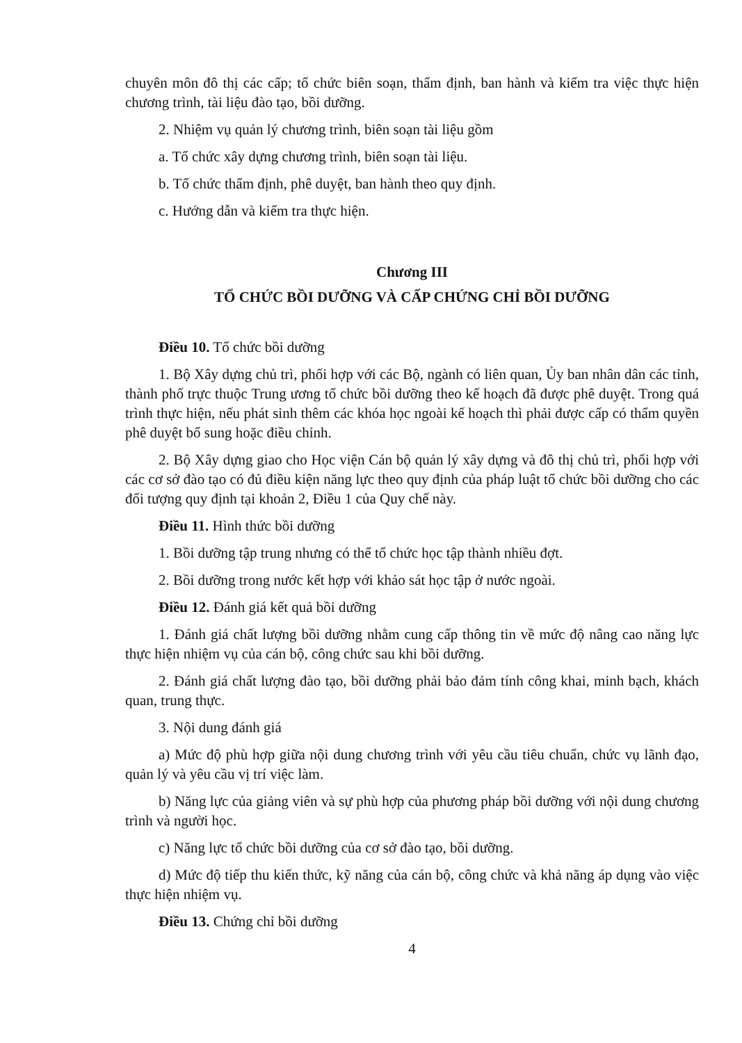chuyên môn đô thị các cấp; tổ chức biên soạn, thẩm định, ban hành và kiểm tra việc thực hiện chương trình, tài liệu đào tạo, bồi dưỡng.
2. Nhiệm vụ quản lý chương trình, biên soạn tài liệu gồm
a. Tổ chức xây dựng chương trình, biên soạn tài liệu.
b. Tổ chức thẩm định, phê duyệt, ban hành theo quy định.
c. Hướng dẫn và kiểm tra thực hiện.
Chương III
TỔ CHỨC BỒI DƯỠNG VÀ CẤP CHỨNG CHỈ BỒI DƯỠNG
Điều 10. Tổ chức bồi dưỡng
1. Bộ Xây dựng chủ trì, phối hợp với các Bộ, ngành có liên quan, Ủy ban nhân dân các tỉnh, thành phố trực thuộc Trung ương tổ chức bồi dưỡng theo kế hoạch đã được phê duyệt. Trong quá trình thực hiện, nếu phát sinh thêm các khóa học ngoài kế hoạch thì phải được cấp có thẩm quyền phê duyệt bổ sung hoặc điều chỉnh.
2. Bộ Xây dựng giao cho Học viện Cán bộ quản lý xây dựng và đô thị chủ trì, phối hợp với các cơ sở đào tạo có đủ điều kiện năng lực theo quy định của pháp luật tổ chức bồi dưỡng cho các đối tượng quy định tại khoản 2, Điều 1 của Quy chế này.
Điều 11. Hình thức bồi dưỡng
1. Bồi dưỡng tập trung nhưng có thể tổ chức học tập thành nhiều đợt.
2. Bồi dưỡng trong nước kết hợp với khảo sát học tập ở nước ngoài.
Điều 12. Đánh giá kết quả bồi dưỡng
1. Đánh giá chất lượng bồi dưỡng nhằm cung cấp thông tin về mức độ nâng cao năng lực thực hiện nhiệm vụ của cán bộ, công chức sau khi bồi dưỡng.
2. Đánh giá chất lượng đào tạo, bồi dưỡng phải bảo đảm tính công khai, minh bạch, khách quan, trung thực.
3. Nội dung đánh giá
a) Mức độ phù hợp giữa nội dung chương trình với yêu cầu tiêu chuẩn, chức vụ lãnh đạo, quản lý và yêu cầu vị trí việc làm.
b) Năng lực của giảng viên và sự phù hợp của phương pháp bồi dưỡng với nội dung chương trình và người học.
c) Năng lực tổ chức bồi dưỡng của cơ sở đào tạo, bồi dưỡng.
d) Mức độ tiếp thu kiến thức, kỹ năng của cán bộ, công chức và khả năng áp dụng vào việc thực hiện nhiệm vụ.
Điều 13. Chứng chỉ bồi dưỡng
4